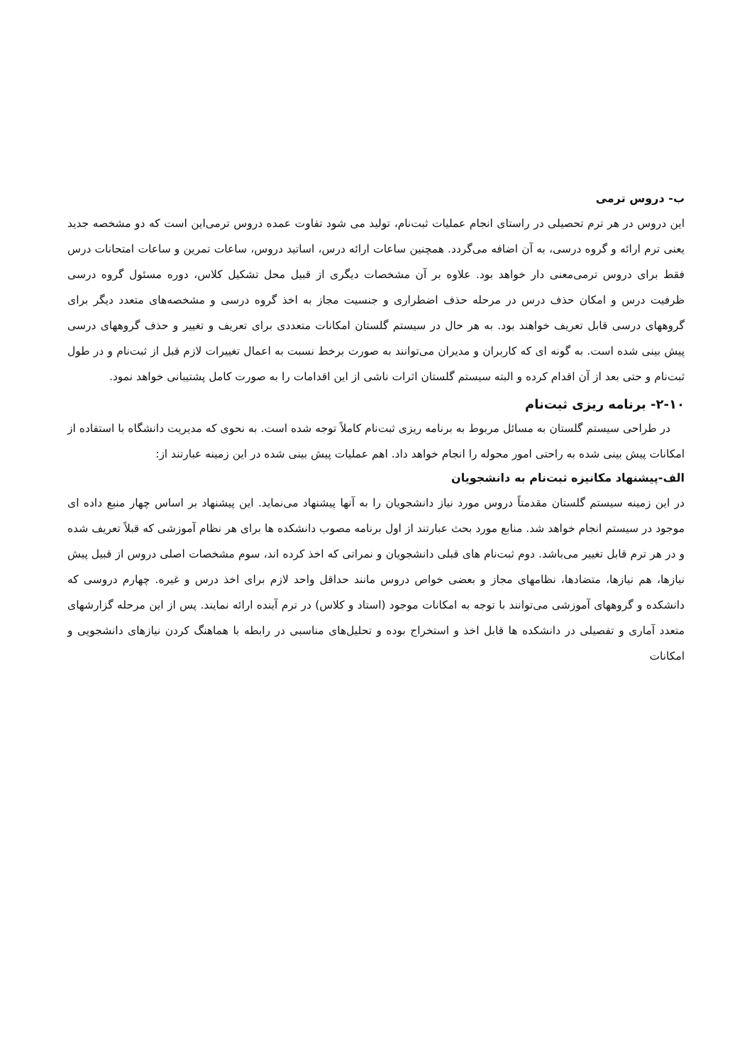ب- دروس ترمی
این دروس در هر ترم تحصیلی در راستای انجام عملیات ثبت‌نام، تولید می شود تفاوت عمده دروس ترمی‌این است که دو مشخصه جدید یعنی ترم ارائه و گروه درسی، به آن اضافه می‌گردد. همچنین ساعات ارائه درس، اساتید دروس، ساعات تمرین و ساعات امتحانات درس فقط برای دروس ترمی‌معنی دار خواهد بود. علاوه بر آن مشخصات دیگری از قبیل محل تشکیل کلاس، دوره مسئول گروه درسی ظرفیت درس و امکان حذف درس در مرحله حذف اضطراری و جنسیت مجاز به اخذ گروه درسی و مشخصه‌های متعدد دیگر برای گروههای درسی قابل تعریف خواهند بود. به هر حال در سیستم گلستان امکانات متعددی برای تعریف و تغییر و حذف گروههای درسی پیش بینی شده است. به گونه ای که کاربران و مدیران می‌توانند به صورت برخط نسبت به اعمال تغییرات لازم قبل از ثبت‌نام و در طول ثبت‌نام و حتی بعد از آن اقدام کرده و البته سیستم گلستان اثرات ناشی از این اقدامات را به صورت کامل پشتیبانی خواهد نمود.
۲-۱۰- برنامه ریزی ثبت‌نام
در طراحی سیستم گلستان به مسائل مربوط به برنامه ریزی ثبت‌نام کاملاً توجه شده است. به نحوی که مدیریت دانشگاه با استفاده از امکانات پیش بینی شده به راحتی امور محوله را انجام خواهد داد. اهم عملیات پیش بینی شده در این زمینه عبارتند از:
الف-پیشنهاد مکانیزه ثبت‌نام به دانشجویان
در این زمینه سیستم گلستان مقدمتاً دروس مورد نیاز دانشجویان را به آنها پیشنهاد می‌نماید. این پیشنهاد بر اساس چهار منبع داده ای موجود در سیستم انجام خواهد شد. منابع مورد بحث عبارتند از اول برنامه مصوب دانشکده ها برای هر نظام آموزشی که قبلاً تعریف شده و در هر ترم قابل تغییر می‌باشد. دوم ثبت‌نام های قبلی دانشجویان و نمراتی که اخذ کرده اند، سوم مشخصات اصلی دروس از قبیل پیش نیازها، هم نیازها، متضادها، نظامهای مجاز و بعضی خواص دروس مانند حداقل واحد لازم برای اخذ درس و غیره. چهارم دروسی که دانشکده و گروههای آموزشی می‌توانند با توجه به امکانات موجود (استاد و کلاس) در ترم آینده ارائه نمایند. پس از این مرحله گزارشهای متعدد آماری و تفصیلی در دانشکده ها قابل اخذ و استخراج بوده و تحلیل‌های مناسبی در رابطه با هماهنگ کردن نیازهای دانشجویی و امکانات